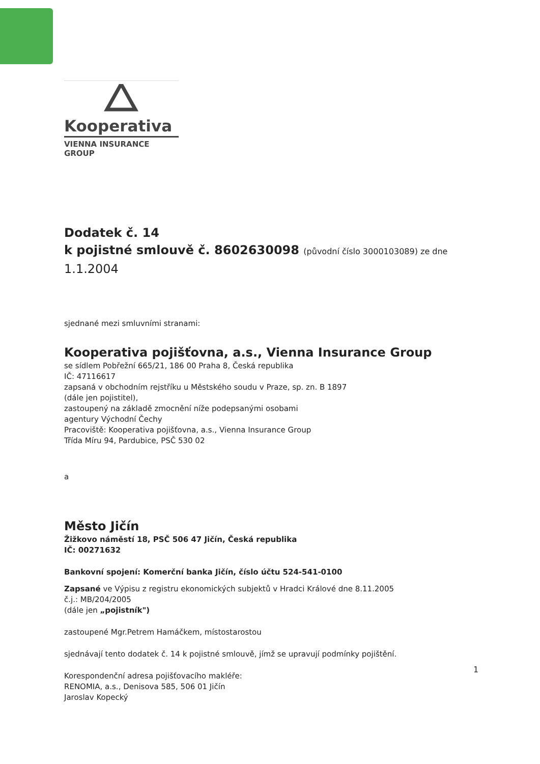Kooperativa
VIENNA INSURANCE GROUP
Dodatek č. 14
k pojistné smlouvě č. 8602630098 (původní číslo 3000103089) ze dne
1.1.2004
sjednané mezi smluvními stranami:
Kooperativa pojišťovna, a.s., Vienna Insurance Group
se sídlem Pobřežní 665/21, 186 00 Praha 8, Česká republika
IČ: 47116617
zapsaná v obchodním rejstříku u Městského soudu v Praze, sp. zn. B 1897
(dále jen pojistitel),
zastoupený na základě zmocnění níže podepsanými osobami
agentury Východní Čechy
Pracoviště: Kooperativa pojišťovna, a.s., Vienna Insurance Group
Třída Míru 94, Pardubice, PSČ 530 02
a
Město Jičín
Žižkovo náměstí 18, PSČ 506 47 Jičín, Česká republika
IČ: 00271632
Bankovní spojení: Komerční banka Jičín, číslo účtu 524-541-0100
Zapsané ve Výpisu z registru ekonomických subjektů v Hradci Králové dne 8.11.2005
č.j.: MB/204/2005
(dále jen „pojistník")
zastoupené Mgr.Petrem Hamáčkem, místostarostou
sjednávají tento dodatek č. 14 k pojistné smlouvě, jímž se upravují podmínky pojištění.
Korespondenční adresa pojišťovacího makléře:
RENOMIA, a.s., Denisova 585, 506 01 Jičín
Jaroslav Kopecký
1